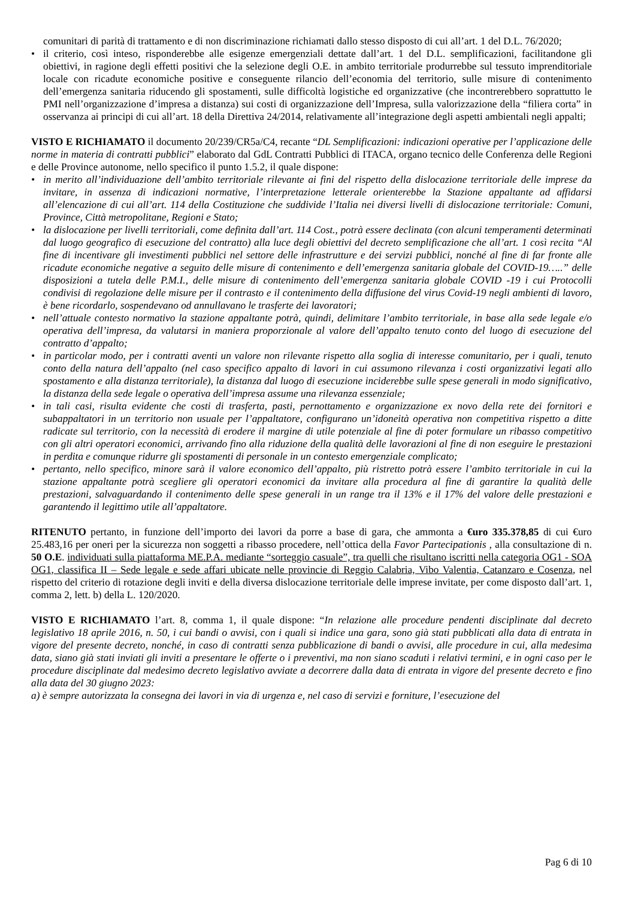comunitari di parità di trattamento e di non discriminazione richiamati dallo stesso disposto di cui all’art. 1 del D.L. 76/2020;
• il criterio, così inteso, risponderebbe alle esigenze emergenziali dettate dall’art. 1 del D.L. semplificazioni, facilitandone gli obiettivi, in ragione degli effetti positivi che la selezione degli O.E. in ambito territoriale produrrebbe sul tessuto imprenditoriale locale con ricadute economiche positive e conseguente rilancio dell’economia del territorio, sulle misure di contenimento dell’emergenza sanitaria riducendo gli spostamenti, sulle difficoltà logistiche ed organizzative (che incontrerebbero soprattutto le PMI nell’organizzazione d’impresa a distanza) sui costi di organizzazione dell’Impresa, sulla valorizzazione della “filiera corta” in osservanza ai principi di cui all’art. 18 della Direttiva 24/2014, relativamente all’integrazione degli aspetti ambientali negli appalti;
VISTO E RICHIAMATO il documento 20/239/CR5a/C4, recante “DL Semplificazioni: indicazioni operative per l’applicazione delle norme in materia di contratti pubblici” elaborato dal GdL Contratti Pubblici di ITACA, organo tecnico delle Conferenza delle Regioni e delle Province autonome, nello specifico il punto 1.5.2, il quale dispone:
• in merito all’individuazione dell’ambito territoriale rilevante ai fini del rispetto della dislocazione territoriale delle imprese da invitare, in assenza di indicazioni normative, l’interpretazione letterale orienterebbe la Stazione appaltante ad affidarsi all’elencazione di cui all’art. 114 della Costituzione che suddivide l’Italia nei diversi livelli di dislocazione territoriale: Comuni, Province, Città metropolitane, Regioni e Stato;
• la dislocazione per livelli territoriali, come definita dall’art. 114 Cost., potrà essere declinata (con alcuni temperamenti determinati dal luogo geografico di esecuzione del contratto) alla luce degli obiettivi del decreto semplificazione che all’art. 1 così recita “Al fine di incentivare gli investimenti pubblici nel settore delle infrastrutture e dei servizi pubblici, nonché al fine di far fronte alle ricadute economiche negative a seguito delle misure di contenimento e dell’emergenza sanitaria globale del COVID-19…..” delle disposizioni a tutela delle P.M.I., delle misure di contenimento dell’emergenza sanitaria globale COVID -19 i cui Protocolli condivisi di regolazione delle misure per il contrasto e il contenimento della diffusione del virus Covid-19 negli ambienti di lavoro, è bene ricordarlo, sospendevano od annullavano le trasferte dei lavoratori;
• nell’attuale contesto normativo la stazione appaltante potrà, quindi, delimitare l’ambito territoriale, in base alla sede legale e/o operativa dell’impresa, da valutarsi in maniera proporzionale al valore dell’appalto tenuto conto del luogo di esecuzione del contratto d’appalto;
• in particolar modo, per i contratti aventi un valore non rilevante rispetto alla soglia di interesse comunitario, per i quali, tenuto conto della natura dell’appalto (nel caso specifico appalto di lavori in cui assumono rilevanza i costi organizzativi legati allo spostamento e alla distanza territoriale), la distanza dal luogo di esecuzione inciderebbe sulle spese generali in modo significativo, la distanza della sede legale o operativa dell’impresa assume una rilevanza essenziale;
• in tali casi, risulta evidente che costi di trasferta, pasti, pernottamento e organizzazione ex novo della rete dei fornitori e subappaltatori in un territorio non usuale per l’appaltatore, configurano un’idoneità operativa non competitiva rispetto a ditte radicate sul territorio, con la necessità di erodere il margine di utile potenziale al fine di poter formulare un ribasso competitivo con gli altri operatori economici, arrivando fino alla riduzione della qualità delle lavorazioni al fine di non eseguire le prestazioni in perdita e comunque ridurre gli spostamenti di personale in un contesto emergenziale complicato;
• pertanto, nello specifico, minore sarà il valore economico dell’appalto, più ristretto potrà essere l’ambito territoriale in cui la stazione appaltante potrà scegliere gli operatori economici da invitare alla procedura al fine di garantire la qualità delle prestazioni, salvaguardando il contenimento delle spese generali in un range tra il 13% e il 17% del valore delle prestazioni e garantendo il legittimo utile all’appaltatore.
RITENUTO pertanto, in funzione dell’importo dei lavori da porre a base di gara, che ammonta a €uro 335.378,85 di cui €uro 25.483,16 per oneri per la sicurezza non soggetti a ribasso procedere, nell’ottica della Favor Partecipationis , alla consultazione di n. 50 O.E. individuati sulla piattaforma ME.P.A. mediante “sorteggio casuale”, tra quelli che risultano iscritti nella categoria OG1 - SOA OG1, classifica II – Sede legale e sede affari ubicate nelle provincie di Reggio Calabria, Vibo Valentia, Catanzaro e Cosenza, nel rispetto del criterio di rotazione degli inviti e della diversa dislocazione territoriale delle imprese invitate, per come disposto dall’art. 1, comma 2, lett. b) della L. 120/2020.
VISTO E RICHIAMATO l’art. 8, comma 1, il quale dispone: “In relazione alle procedure pendenti disciplinate dal decreto legislativo 18 aprile 2016, n. 50, i cui bandi o avvisi, con i quali si indice una gara, sono già stati pubblicati alla data di entrata in vigore del presente decreto, nonché, in caso di contratti senza pubblicazione di bandi o avvisi, alle procedure in cui, alla medesima data, siano già stati inviati gli inviti a presentare le offerte o i preventivi, ma non siano scaduti i relativi termini, e in ogni caso per le procedure disciplinate dal medesimo decreto legislativo avviate a decorrere dalla data di entrata in vigore del presente decreto e fino alla data del 30 giugno 2023:
a) è sempre autorizzata la consegna dei lavori in via di urgenza e, nel caso di servizi e forniture, l’esecuzione del
Pag 6 di 10